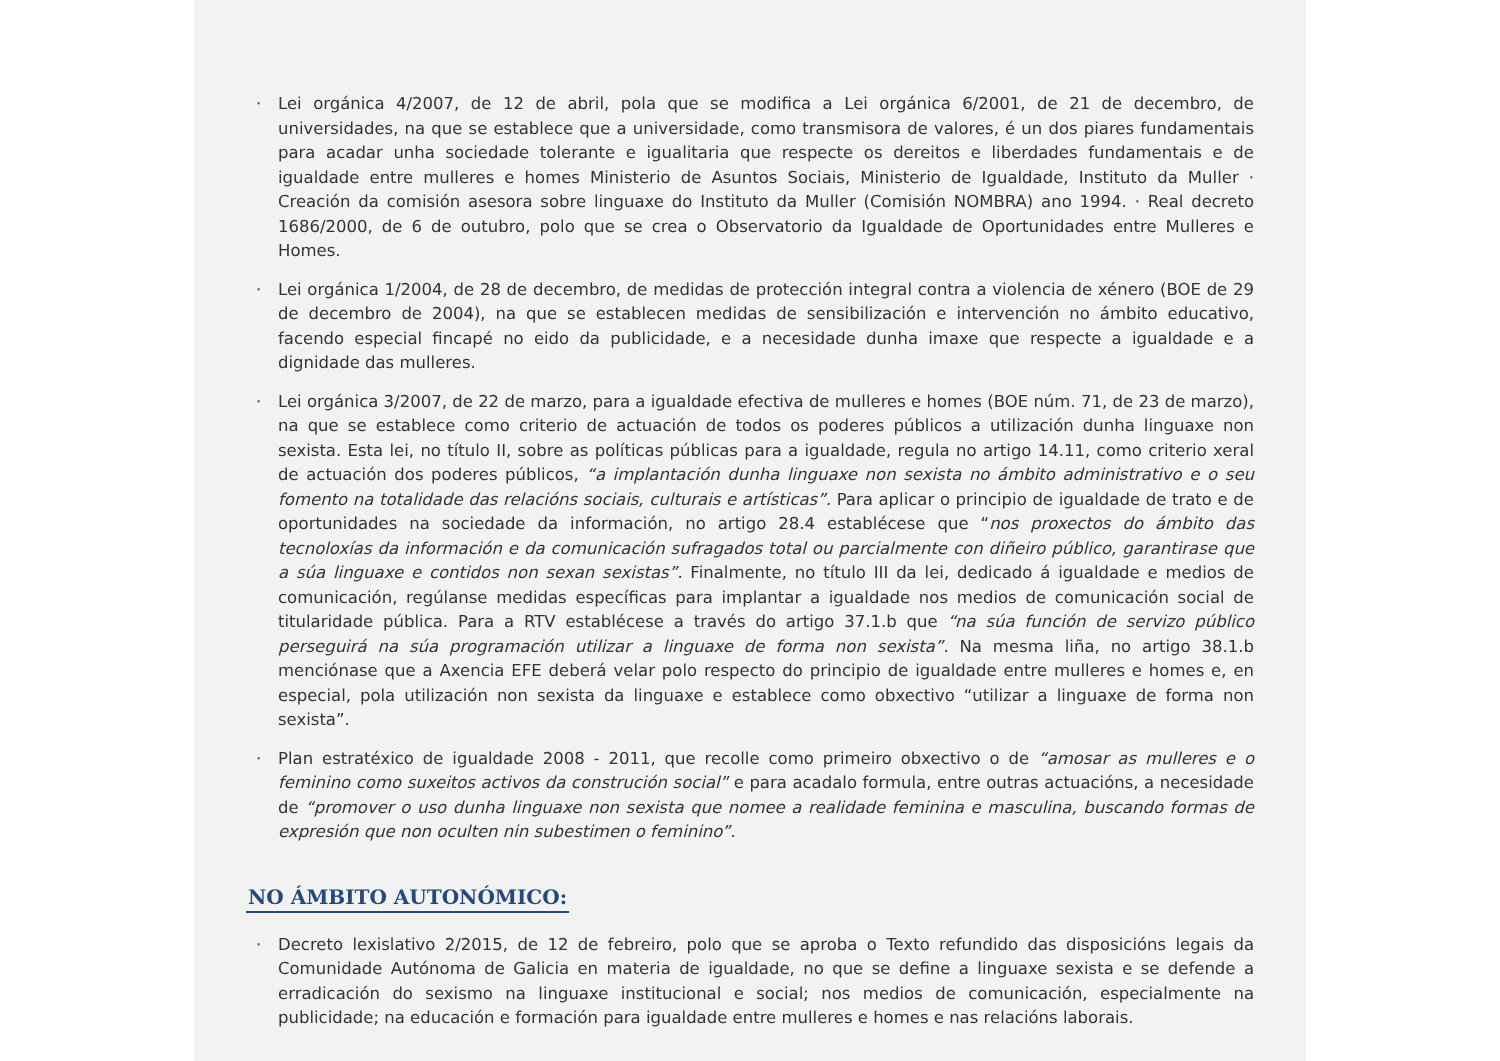· Lei orgánica 4/2007, de 12 de abril, pola que se modifica a Lei orgánica 6/2001, de 21 de decembro, de universidades, na que se establece que a universidade, como transmisora de valores, é un dos piares fundamentais para acadar unha sociedade tolerante e igualitaria que respecte os dereitos e liberdades fundamentais e de igualdade entre mulleres e homes Ministerio de Asuntos Sociais, Ministerio de Igualdade, Instituto da Muller · Creación da comisión asesora sobre linguaxe do Instituto da Muller (Comisión NOMBRA) ano 1994. · Real decreto 1686/2000, de 6 de outubro, polo que se crea o Observatorio da Igualdade de Oportunidades entre Mulleres e Homes.
· Lei orgánica 1/2004, de 28 de decembro, de medidas de protección integral contra a violencia de xénero (BOE de 29 de decembro de 2004), na que se establecen medidas de sensibilización e intervención no ámbito educativo, facendo especial fincapé no eido da publicidade, e a necesidade dunha imaxe que respecte a igualdade e a dignidade das mulleres.
· Lei orgánica 3/2007, de 22 de marzo, para a igualdade efectiva de mulleres e homes (BOE núm. 71, de 23 de marzo), na que se establece como criterio de actuación de todos os poderes públicos a utilización dunha linguaxe non sexista. Esta lei, no título II, sobre as políticas públicas para a igualdade, regula no artigo 14.11, como criterio xeral de actuación dos poderes públicos, “a implantación dunha linguaxe non sexista no ámbito administrativo e o seu fomento na totalidade das relacións sociais, culturais e artísticas”. Para aplicar o principio de igualdade de trato e de oportunidades na sociedade da información, no artigo 28.4 establécese que “nos proxectos do ámbito das tecnoloxías da información e da comunicación sufragados total ou parcialmente con diñeiro público, garantirase que a súa linguaxe e contidos non sexan sexistas”. Finalmente, no título III da lei, dedicado á igualdade e medios de comunicación, regúlanse medidas específicas para implantar a igualdade nos medios de comunicación social de titularidade pública. Para a RTV establécese a través do artigo 37.1.b que “na súa función de servizo público perseguirá na súa programación utilizar a linguaxe de forma non sexista”. Na mesma liña, no artigo 38.1.b menciónase que a Axencia EFE deberá velar polo respecto do principio de igualdade entre mulleres e homes e, en especial, pola utilización non sexista da linguaxe e establece como obxectivo “utilizar a linguaxe de forma non sexista”.
· Plan estratéxico de igualdade 2008 - 2011, que recolle como primeiro obxectivo o de “amosar as mulleres e o feminino como suxeitos activos da construción social” e para acadalo formula, entre outras actuacións, a necesidade de “promover o uso dunha linguaxe non sexista que nomee a realidade feminina e masculina, buscando formas de expresión que non oculten nin subestimen o feminino”.
NO ÁMBITO AUTONÓMICO:
· Decreto lexislativo 2/2015, de 12 de febreiro, polo que se aproba o Texto refundido das disposicións legais da Comunidade Autónoma de Galicia en materia de igualdade, no que se define a linguaxe sexista e se defende a erradicación do sexismo na linguaxe institucional e social; nos medios de comunicación, especialmente na publicidade; na educación e formación para igualdade entre mulleres e homes e nas relacións laborais.